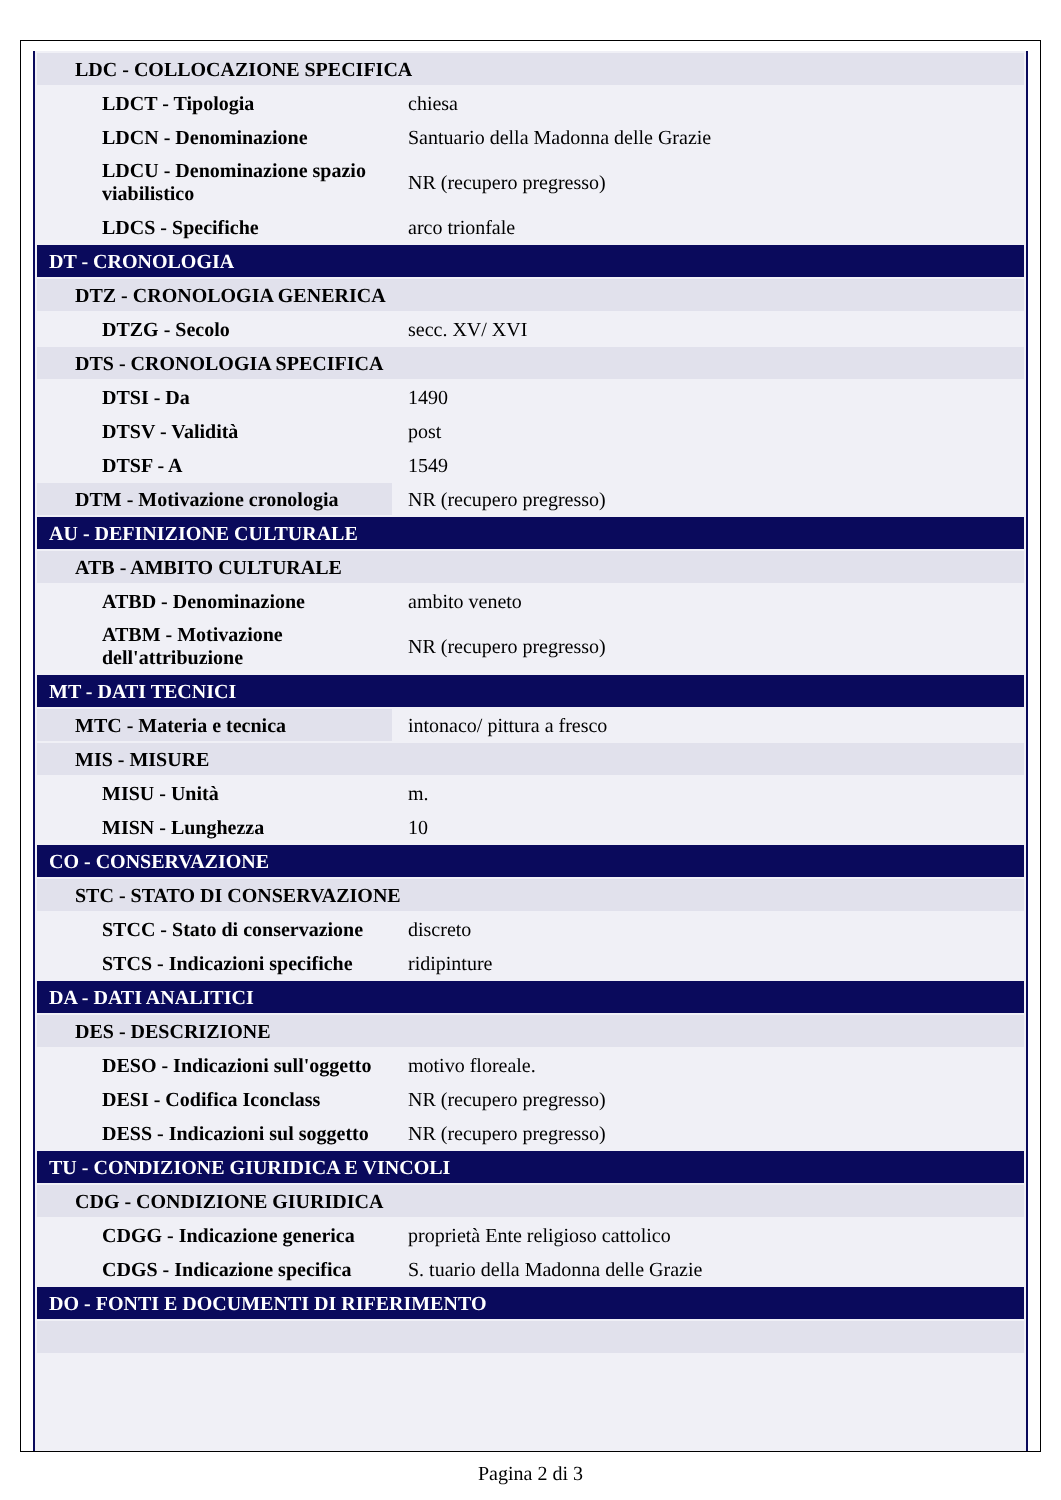| LDC - COLLOCAZIONE SPECIFICA | |
| LDCT - Tipologia | chiesa |
| LDCN - Denominazione | Santuario della Madonna delle Grazie |
| LDCU - Denominazione spazio viabilistico | NR (recupero pregresso) |
| LDCS - Specifiche | arco trionfale |
| DT - CRONOLOGIA | |
| DTZ - CRONOLOGIA GENERICA | |
| DTZG - Secolo | secc. XV/ XVI |
| DTS - CRONOLOGIA SPECIFICA | |
| DTSI - Da | 1490 |
| DTSV - Validità | post |
| DTSF - A | 1549 |
| DTM - Motivazione cronologia | NR (recupero pregresso) |
| AU - DEFINIZIONE CULTURALE | |
| ATB - AMBITO CULTURALE | |
| ATBD - Denominazione | ambito veneto |
| ATBM - Motivazione dell'attribuzione | NR (recupero pregresso) |
| MT - DATI TECNICI | |
| MTC - Materia e tecnica | intonaco/ pittura a fresco |
| MIS - MISURE | |
| MISU - Unità | m. |
| MISN - Lunghezza | 10 |
| CO - CONSERVAZIONE | |
| STC - STATO DI CONSERVAZIONE | |
| STCC - Stato di conservazione | discreto |
| STCS - Indicazioni specifiche | ridipinture |
| DA - DATI ANALITICI | |
| DES - DESCRIZIONE | |
| DESO - Indicazioni sull'oggetto | motivo floreale. |
| DESI - Codifica Iconclass | NR (recupero pregresso) |
| DESS - Indicazioni sul soggetto | NR (recupero pregresso) |
| TU - CONDIZIONE GIURIDICA E VINCOLI | |
| CDG - CONDIZIONE GIURIDICA | |
| CDGG - Indicazione generica | proprietà Ente religioso cattolico |
| CDGS - Indicazione specifica | S. tuario della Madonna delle Grazie |
| DO - FONTI E DOCUMENTI DI RIFERIMENTO | |
Pagina 2 di 3